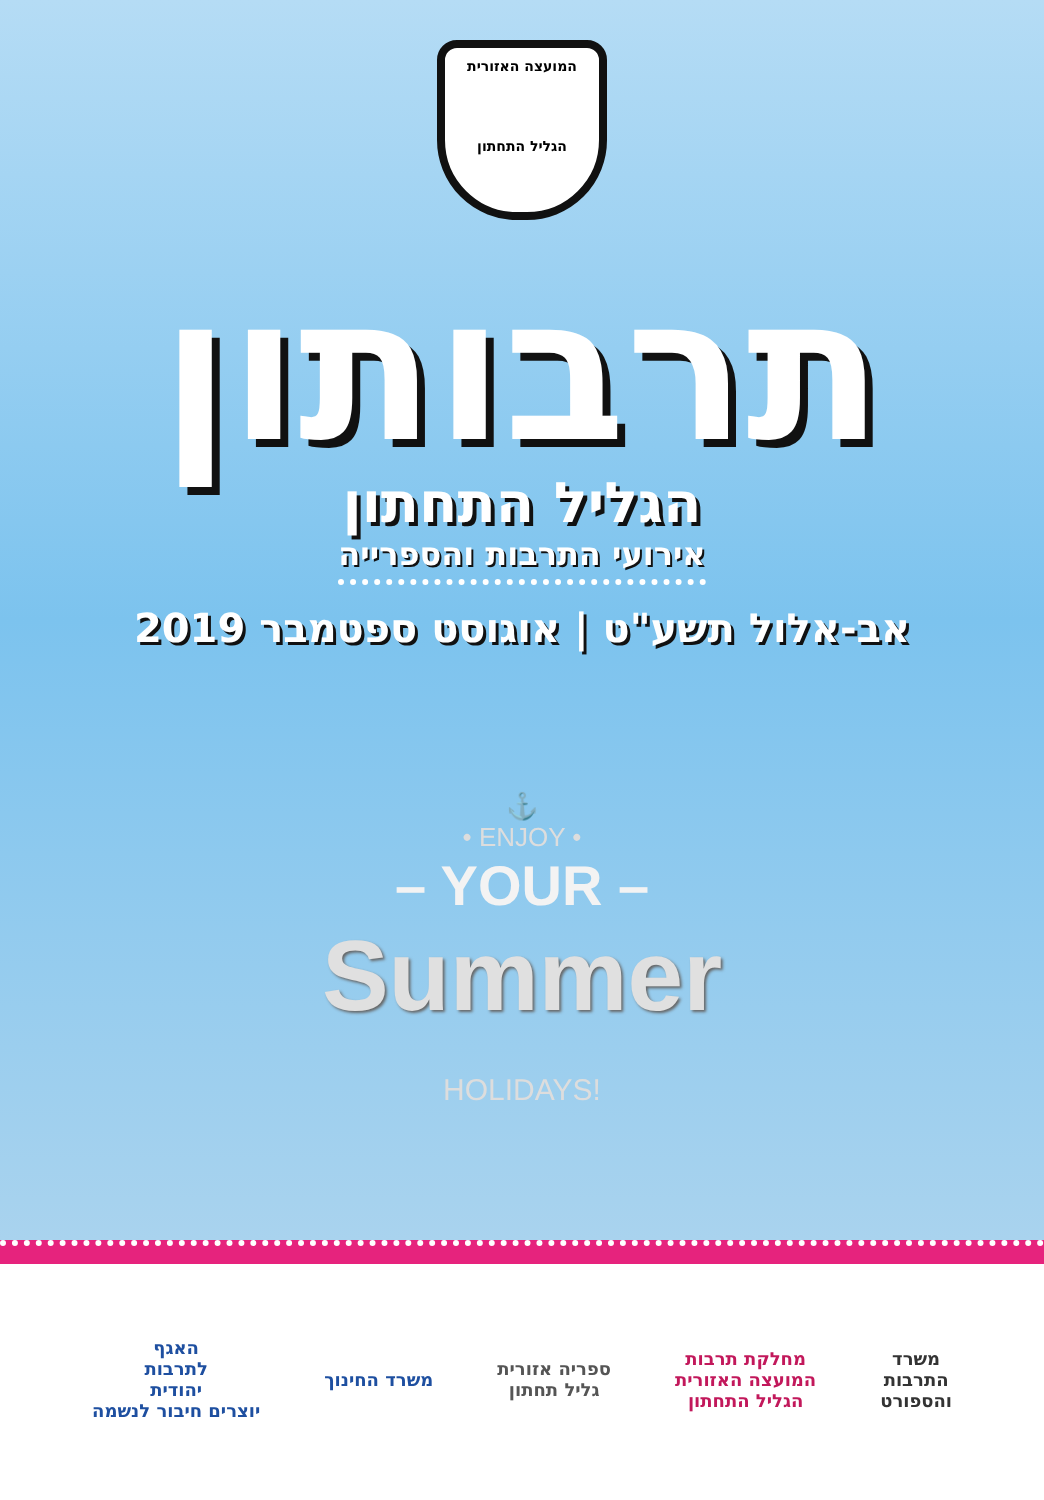המועצה האזורית
הגליל התחתון
תרבותון
הגליל התחתון
אירועי התרבות והספרייה
אב-אלול תשע"ט | אוגוסט ספטמבר 2019
⚓
• ENJOY •
– YOUR –
Summer
HOLIDAYS!
משרד
התרבות
והספורט
מחלקת תרבות
המועצה האזורית
הגליל התחתון
ספריה אזורית
גליל תחתון
משרד החינוך
האגף
לתרבות
יהודית
יוצרים חיבור לנשמה